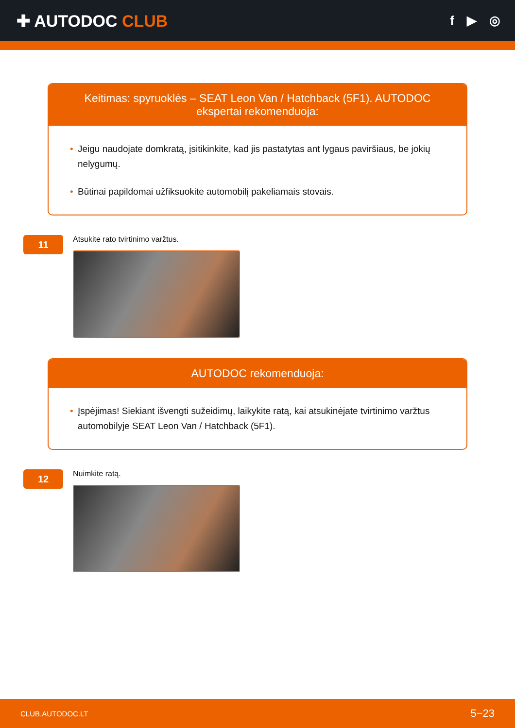✚ AUTODOC CLUB
f ▶ ◎
Keitimas: spyruoklės – SEAT Leon Van / Hatchback (5F1). AUTODOC ekspertai rekomenduoja:
• Jeigu naudojate domkratą, įsitikinkite, kad jis pastatytas ant lygaus paviršiaus, be jokių nelygumų.
• Būtinai papildomai užfiksuokite automobilį pakeliamais stovais.
11
Atsukite rato tvirtinimo varžtus.
AUTODOC rekomenduoja:
• Įspėjimas! Siekiant išvengti sužeidimų, laikykite ratą, kai atsukinėjate tvirtinimo varžtus automobilyje SEAT Leon Van / Hatchback (5F1).
12
Nuimkite ratą.
CLUB.AUTODOC.LT 5−23